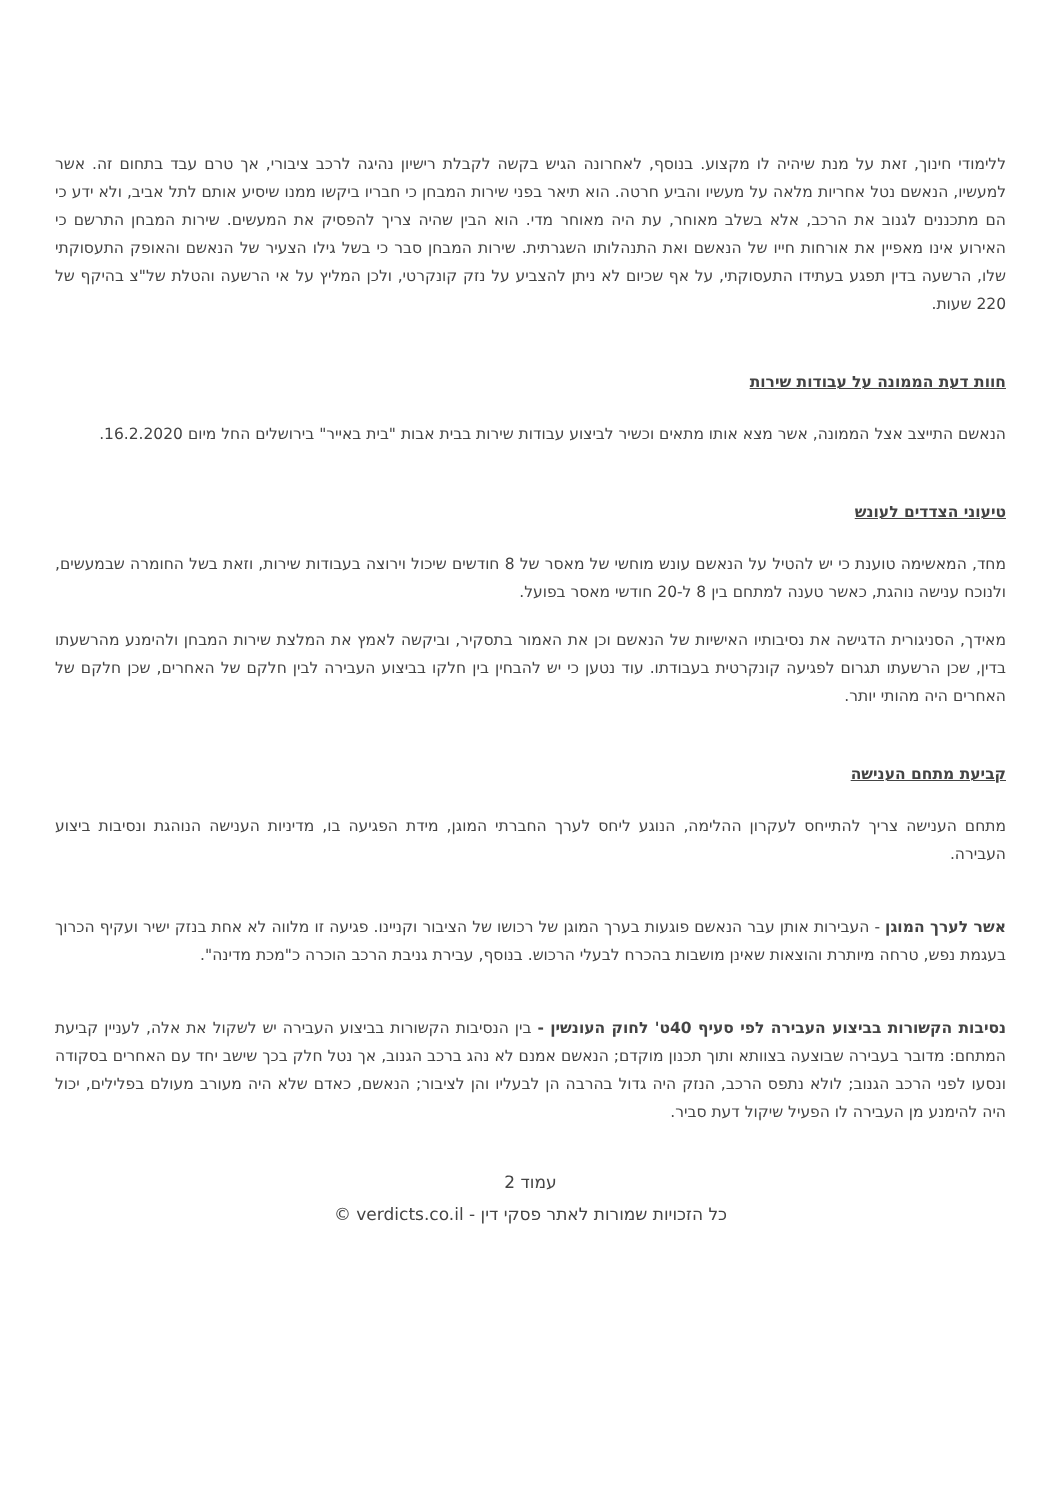ללימודי חינוך, זאת על מנת שיהיה לו מקצוע. בנוסף, לאחרונה הגיש בקשה לקבלת רישיון נהיגה לרכב ציבורי, אך טרם עבד בתחום זה. אשר למעשיו, הנאשם נטל אחריות מלאה על מעשיו והביע חרטה. הוא תיאר בפני שירות המבחן כי חבריו ביקשו ממנו שיסיע אותם לתל אביב, ולא ידע כי הם מתכננים לגנוב את הרכב, אלא בשלב מאוחר, עת היה מאוחר מדי. הוא הבין שהיה צריך להפסיק את המעשים. שירות המבחן התרשם כי האירוע אינו מאפיין את אורחות חייו של הנאשם ואת התנהלותו השגרתית. שירות המבחן סבר כי בשל גילו הצעיר של הנאשם והאופק התעסוקתי שלו, הרשעה בדין תפגע בעתידו התעסוקתי, על אף שכיום לא ניתן להצביע על נזק קונקרטי, ולכן המליץ על אי הרשעה והטלת של"צ בהיקף של 220 שעות.
חוות דעת הממונה על עבודות שירות
הנאשם התייצב אצל הממונה, אשר מצא אותו מתאים וכשיר לביצוע עבודות שירות בבית אבות "בית באייר" בירושלים החל מיום 16.2.2020.
טיעוני הצדדים לעונש
מחד, המאשימה טוענת כי יש להטיל על הנאשם עונש מוחשי של מאסר של 8 חודשים שיכול וירוצה בעבודות שירות, וזאת בשל החומרה שבמעשים, ולנוכח ענישה נוהגת, כאשר טענה למתחם בין 8 ל-20 חודשי מאסר בפועל.
מאידך, הסניגורית הדגישה את נסיבותיו האישיות של הנאשם וכן את האמור בתסקיר, וביקשה לאמץ את המלצת שירות המבחן ולהימנע מהרשעתו בדין, שכן הרשעתו תגרום לפגיעה קונקרטית בעבודתו. עוד נטען כי יש להבחין בין חלקו בביצוע העבירה לבין חלקם של האחרים, שכן חלקם של האחרים היה מהותי יותר.
קביעת מתחם הענישה
מתחם הענישה צריך להתייחס לעקרון ההלימה, הנוגע ליחס לערך החברתי המוגן, מידת הפגיעה בו, מדיניות הענישה הנוהגת ונסיבות ביצוע העבירה.
אשר לערך המוגן - העבירות אותן עבר הנאשם פוגעות בערך המוגן של רכושו של הציבור וקניינו. פגיעה זו מלווה לא אחת בנזק ישיר ועקיף הכרוך בעגמת נפש, טרחה מיותרת והוצאות שאינן מושבות בהכרח לבעלי הרכוש. בנוסף, עבירת גניבת הרכב הוכרה כ"מכת מדינה".
נסיבות הקשורות בביצוע העבירה לפי סעיף 40ט' לחוק העונשין - בין הנסיבות הקשורות בביצוע העבירה יש לשקול את אלה, לעניין קביעת המתחם: מדובר בעבירה שבוצעה בצוותא ותוך תכנון מוקדם; הנאשם אמנם לא נהג ברכב הגנוב, אך נטל חלק בכך שישב יחד עם האחרים בסקודה ונסעו לפני הרכב הגנוב; לולא נתפס הרכב, הנזק היה גדול בהרבה הן לבעליו והן לציבור; הנאשם, כאדם שלא היה מעורב מעולם בפלילים, יכול היה להימנע מן העבירה לו הפעיל שיקול דעת סביר.
עמוד 2
כל הזכויות שמורות לאתר פסקי דין - verdicts.co.il ©